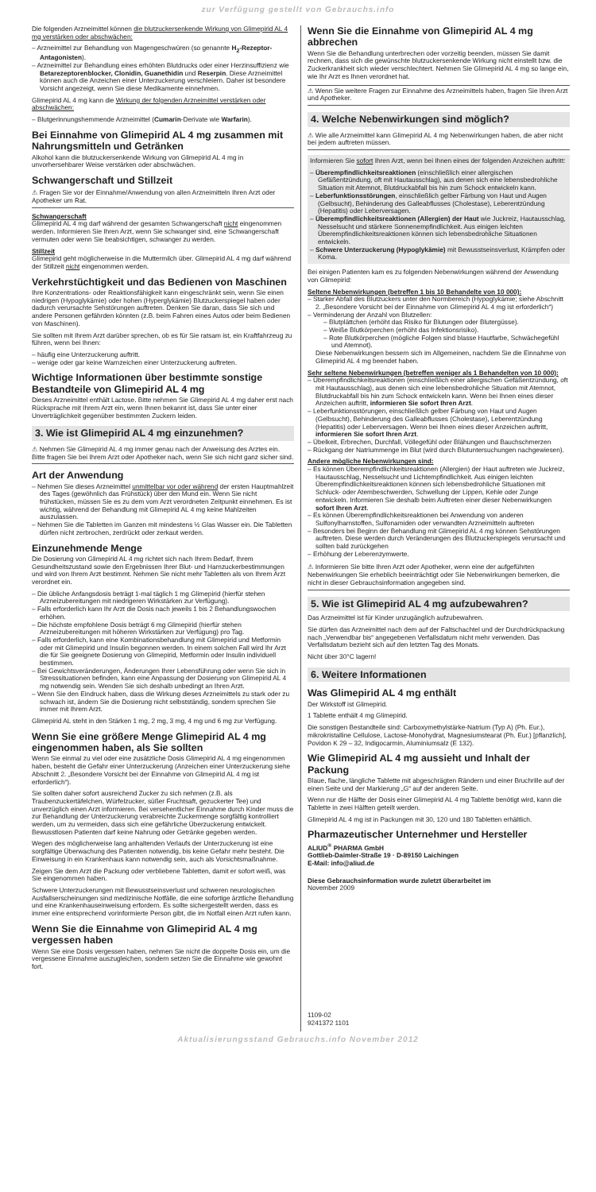zur Verfügung gestellt von Gebrauchs.info
Die folgenden Arzneimittel können die blutzuckersenkende Wirkung von Glimepirid AL 4 mg verstärken oder abschwächen:
– Arzneimittel zur Behandlung von Magengeschwüren (so genannte H<sub>2</sub>-Rezeptor-Antagonisten).
– Arzneimittel zur Behandlung eines erhöhten Blutdrucks oder einer Herzinsuffizienz wie Betarezeptorenblocker, Clonidin, Guanethidin und Reserpin. Diese Arzneimittel können auch die Anzeichen einer Unterzuckerung verschleiern. Daher ist besondere Vorsicht angezeigt, wenn Sie diese Medikamente einnehmen.
Glimepirid AL 4 mg kann die Wirkung der folgenden Arzneimittel verstärken oder abschwächen:
– Blutgerinnungshemmende Arzneimittel (Cumarin-Derivate wie Warfarin).
Bei Einnahme von Glimepirid AL 4 mg zusammen mit Nahrungsmitteln und Getränken
Alkohol kann die blutzuckersenkende Wirkung von Glimepirid AL 4 mg in unvorhersehbarer Weise verstärken oder abschwächen.
Schwangerschaft und Stillzeit
⚠ Fragen Sie vor der Einnahme/Anwendung von allen Arzneimitteln Ihren Arzt oder Apotheker um Rat.
Schwangerschaft
Glimepirid AL 4 mg darf während der gesamten Schwangerschaft nicht eingenommen werden. Informieren Sie Ihren Arzt, wenn Sie schwanger sind, eine Schwangerschaft vermuten oder wenn Sie beabsichtigen, schwanger zu werden.
Stillzeit
Glimepirid geht möglicherweise in die Muttermilch über. Glimepirid AL 4 mg darf während der Stillzeit nicht eingenommen werden.
Verkehrstüchtigkeit und das Bedienen von Maschinen
Ihre Konzentrations- oder Reaktionsfähigkeit kann eingeschränkt sein, wenn Sie einen niedrigen (Hypoglykämie) oder hohen (Hyperglykämie) Blutzuckerspiegel haben oder dadurch verursachte Sehstörungen auftreten. Denken Sie daran, dass Sie sich und andere Personen gefährden könnten (z.B. beim Fahren eines Autos oder beim Bedienen von Maschinen).
Sie sollten mit Ihrem Arzt darüber sprechen, ob es für Sie ratsam ist, ein Kraftfahrzeug zu führen, wenn bei Ihnen:
– häufig eine Unterzuckerung auftritt.
– wenige oder gar keine Warnzeichen einer Unterzuckerung auftreten.
Wichtige Informationen über bestimmte sonstige Bestandteile von Glimepirid AL 4 mg
Dieses Arzneimittel enthält Lactose. Bitte nehmen Sie Glimepirid AL 4 mg daher erst nach Rücksprache mit Ihrem Arzt ein, wenn Ihnen bekannt ist, dass Sie unter einer Unverträglichkeit gegenüber bestimmten Zuckern leiden.
3. Wie ist Glimepirid AL 4 mg einzunehmen?
⚠ Nehmen Sie Glimepirid AL 4 mg immer genau nach der Anweisung des Arztes ein. Bitte fragen Sie bei Ihrem Arzt oder Apotheker nach, wenn Sie sich nicht ganz sicher sind.
Art der Anwendung
– Nehmen Sie dieses Arzneimittel unmittelbar vor oder während der ersten Hauptmahlzeit des Tages (gewöhnlich das Frühstück) über den Mund ein. Wenn Sie nicht frühstücken, müssen Sie es zu dem vom Arzt verordneten Zeitpunkt einnehmen. Es ist wichtig, während der Behandlung mit Glimepirid AL 4 mg keine Mahlzeiten auszulassen.
– Nehmen Sie die Tabletten im Ganzen mit mindestens ½ Glas Wasser ein. Die Tabletten dürfen nicht zerbrochen, zerdrückt oder zerkaut werden.
Einzunehmende Menge
Die Dosierung von Glimepirid AL 4 mg richtet sich nach Ihrem Bedarf, Ihrem Gesundheitszustand sowie den Ergebnissen Ihrer Blut- und Harnzuckerbestimmungen und wird von Ihrem Arzt bestimmt. Nehmen Sie nicht mehr Tabletten als von Ihrem Arzt verordnet ein.
– Die übliche Anfangsdosis beträgt 1-mal täglich 1 mg Glimepirid (hierfür stehen Arzneizubereitungen mit niedrigeren Wirkstärken zur Verfügung).
– Falls erforderlich kann Ihr Arzt die Dosis nach jeweils 1 bis 2 Behandlungswochen erhöhen.
– Die höchste empfohlene Dosis beträgt 6 mg Glimepirid (hierfür stehen Arzneizubereitungen mit höheren Wirkstärken zur Verfügung) pro Tag.
– Falls erforderlich, kann eine Kombinationsbehandlung mit Glimepirid und Metformin oder mit Glimepirid und Insulin begonnen werden. In einem solchen Fall wird Ihr Arzt die für Sie geeignete Dosierung von Glimepirid, Metformin oder Insulin individuell bestimmen.
– Bei Gewichtsveränderungen, Änderungen Ihrer Lebensführung oder wenn Sie sich in Stresssituationen befinden, kann eine Anpassung der Dosierung von Glimepirid AL 4 mg notwendig sein. Wenden Sie sich deshalb unbedingt an Ihren Arzt.
– Wenn Sie den Eindruck haben, dass die Wirkung dieses Arzneimittels zu stark oder zu schwach ist, ändern Sie die Dosierung nicht selbstständig, sondern sprechen Sie immer mit Ihrem Arzt.
Glimepirid AL steht in den Stärken 1 mg, 2 mg, 3 mg, 4 mg und 6 mg zur Verfügung.
Wenn Sie eine größere Menge Glimepirid AL 4 mg eingenommen haben, als Sie sollten
Wenn Sie einmal zu viel oder eine zusätzliche Dosis Glimepirid AL 4 mg eingenommen haben, besteht die Gefahr einer Unterzuckerung (Anzeichen einer Unterzuckerung siehe Abschnitt 2. „Besondere Vorsicht bei der Einnahme von Glimepirid AL 4 mg ist erforderlich“).
Sie sollten daher sofort ausreichend Zucker zu sich nehmen (z.B. als Traubenzuckertäfelchen, Würfelzucker, süßer Fruchtsaft, gezuckerter Tee) und unverzüglich einen Arzt informieren. Bei versehentlicher Einnahme durch Kinder muss die zur Behandlung der Unterzuckerung verabreichte Zuckermenge sorgfältig kontrolliert werden, um zu vermeiden, dass sich eine gefährliche Überzuckerung entwickelt. Bewusstlosen Patienten darf keine Nahrung oder Getränke gegeben werden.
Wegen des möglicherweise lang anhaltenden Verlaufs der Unterzuckerung ist eine sorgfältige Überwachung des Patienten notwendig, bis keine Gefahr mehr besteht. Die Einweisung in ein Krankenhaus kann notwendig sein, auch als Vorsichtsmaßnahme.
Zeigen Sie dem Arzt die Packung oder verbliebene Tabletten, damit er sofort weiß, was Sie eingenommen haben.
Schwere Unterzuckerungen mit Bewusstseinsverlust und schweren neurologischen Ausfallserscheinungen sind medizinische Notfälle, die eine sofortige ärztliche Behandlung und eine Krankenhauseinweisung erfordern. Es sollte sichergestellt werden, dass es immer eine entsprechend vorinformierte Person gibt, die im Notfall einen Arzt rufen kann.
Wenn Sie die Einnahme von Glimepirid AL 4 mg vergessen haben
Wenn Sie eine Dosis vergessen haben, nehmen Sie nicht die doppelte Dosis ein, um die vergessene Einnahme auszugleichen, sondern setzen Sie die Einnahme wie gewohnt fort.
Wenn Sie die Einnahme von Glimepirid AL 4 mg abbrechen
Wenn Sie die Behandlung unterbrechen oder vorzeitig beenden, müssen Sie damit rechnen, dass sich die gewünschte blutzuckersenkende Wirkung nicht einstellt bzw. die Zuckerkrankheit sich wieder verschlechtert. Nehmen Sie Glimepirid AL 4 mg so lange ein, wie Ihr Arzt es Ihnen verordnet hat.
⚠ Wenn Sie weitere Fragen zur Einnahme des Arzneimittels haben, fragen Sie Ihren Arzt und Apotheker.
4. Welche Nebenwirkungen sind möglich?
⚠ Wie alle Arzneimittel kann Glimepirid AL 4 mg Nebenwirkungen haben, die aber nicht bei jedem auftreten müssen.
Informieren Sie sofort Ihren Arzt, wenn bei Ihnen eines der folgenden Anzeichen auftritt:
– Überempfindlichkeitsreaktionen (einschließlich einer allergischen Gefäßentzündung, oft mit Hautausschlag), aus denen sich eine lebensbedrohliche Situation mit Atemnot, Blutdruckabfall bis hin zum Schock entwickeln kann.
– Leberfunktionsstörungen, einschließlich gelber Färbung von Haut und Augen (Gelbsucht), Behinderung des Galleabflusses (Cholestase), Leberentzündung (Hepatitis) oder Leberversagen.
– Überempfindlichkeitsreaktionen (Allergien) der Haut wie Juckreiz, Hautausschlag, Nesselsucht und stärkere Sonnenempfindlichkeit. Aus einigen leichten Überempfindlichkeitsreaktionen können sich lebensbedrohliche Situationen entwickeln.
– Schwere Unterzuckerung (Hypoglykämie) mit Bewusstseinsverlust, Krämpfen oder Koma.
Bei einigen Patienten kam es zu folgenden Nebenwirkungen während der Anwendung von Glimepirid:
Seltene Nebenwirkungen (betreffen 1 bis 10 Behandelte von 10 000):
– Starker Abfall des Blutzuckers unter den Normbereich (Hypoglykämie; siehe Abschnitt 2. „Besondere Vorsicht bei der Einnahme von Glimepirid AL 4 mg ist erforderlich“)
– Verminderung der Anzahl von Blutzellen:
– Blutplättchen (erhöht das Risiko für Blutungen oder Blutergüsse).
– Weiße Blutkörperchen (erhöht das Infektionsrisiko).
– Rote Blutkörperchen (mögliche Folgen sind blasse Hautfarbe, Schwächegefühl und Atemnot).
Diese Nebenwirkungen bessern sich im Allgemeinen, nachdem Sie die Einnahme von Glimepirid AL 4 mg beendet haben.
Sehr seltene Nebenwirkungen (betreffen weniger als 1 Behandelten von 10 000):
– Überempfindlichkeitsreaktionen (einschließlich einer allergischen Gefäßentzündung, oft mit Hautausschlag), aus denen sich eine lebensbedrohliche Situation mit Atemnot, Blutdruckabfall bis hin zum Schock entwickeln kann. Wenn bei Ihnen eines dieser Anzeichen auftritt, informieren Sie sofort Ihren Arzt.
– Leberfunktionsstörungen, einschließlich gelber Färbung von Haut und Augen (Gelbsucht), Behinderung des Galleabflusses (Cholestase), Leberentzündung (Hepatitis) oder Leberversagen. Wenn bei Ihnen eines dieser Anzeichen auftritt, informieren Sie sofort Ihren Arzt.
– Übelkeit, Erbrechen, Durchfall, Völlegefühl oder Blähungen und Bauchschmerzen
– Rückgang der Natriummenge im Blut (wird durch Blutuntersuchungen nachgewiesen).
Andere mögliche Nebenwirkungen sind:
– Es können Überempfindlichkeitsreaktionen (Allergien) der Haut auftreten wie Juckreiz, Hautausschlag, Nesselsucht und Lichtempfindlichkeit. Aus einigen leichten Überempfindlichkeitsreaktionen können sich lebensbedrohliche Situationen mit Schluck- oder Atembeschwerden, Schwellung der Lippen, Kehle oder Zunge entwickeln. Informieren Sie deshalb beim Auftreten einer dieser Nebenwirkungen sofort Ihren Arzt.
– Es können Überempfindlichkeitsreaktionen bei Anwendung von anderen Sulfonylharnstoffen, Sulfonamiden oder verwandten Arzneimitteln auftreten
– Besonders bei Beginn der Behandlung mit Glimepirid AL 4 mg können Sehstörungen auftreten. Diese werden durch Veränderungen des Blutzuckerspiegels verursacht und sollten bald zurückgehen
– Erhöhung der Leberenzymwerte.
⚠ Informieren Sie bitte Ihren Arzt oder Apotheker, wenn eine der aufgeführten Nebenwirkungen Sie erheblich beeinträchtigt oder Sie Nebenwirkungen bemerken, die nicht in dieser Gebrauchsinformation angegeben sind.
5. Wie ist Glimepirid AL 4 mg aufzubewahren?
Das Arzneimittel ist für Kinder unzugänglich aufzubewahren.
Sie dürfen das Arzneimittel nach dem auf der Faltschachtel und der Durchdrückpackung nach „Verwendbar bis“ angegebenen Verfallsdatum nicht mehr verwenden. Das Verfallsdatum bezieht sich auf den letzten Tag des Monats.
Nicht über 30°C lagern!
6. Weitere Informationen
Was Glimepirid AL 4 mg enthält
Der Wirkstoff ist Glimepirid.
1 Tablette enthält 4 mg Glimepirid.
Die sonstigen Bestandteile sind: Carboxymethylstärke-Natrium (Typ A) (Ph. Eur.), mikrokristalline Cellulose, Lactose-Monohydrat, Magnesiumstearat (Ph. Eur.) [pflanzlich], Povidon K 29 – 32, Indigocarmin, Aluminiumsalz (E 132).
Wie Glimepirid AL 4 mg aussieht und Inhalt der Packung
Blaue, flache, längliche Tablette mit abgeschrägten Rändern und einer Bruchrille auf der einen Seite und der Markierung „G“ auf der anderen Seite.
Wenn nur die Hälfte der Dosis einer Glimepirid AL 4 mg Tablette benötigt wird, kann die Tablette in zwei Hälften geteilt werden.
Glimepirid AL 4 mg ist in Packungen mit 30, 120 und 180 Tabletten erhältlich.
Pharmazeutischer Unternehmer und Hersteller
ALIUD<sup>®</sup> PHARMA GmbH
Gottlieb-Daimler-Straße 19 · D-89150 Laichingen
E-Mail: info@aliud.de
Diese Gebrauchsinformation wurde zuletzt überarbeitet im
November 2009
1109-02
9241372 1101
Aktualisierungsstand Gebrauchs.info November 2012